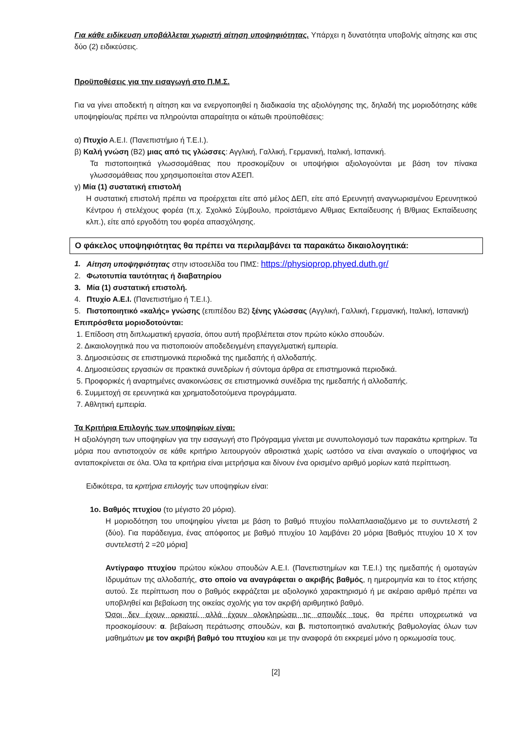Για κάθε ειδίκευση υποβάλλεται χωριστή αίτηση υποψηφιότητας. Υπάρχει η δυνατότητα υποβολής αίτησης και στις δύο (2) ειδικεύσεις.
Προϋποθέσεις για την εισαγωγή στο Π.Μ.Σ.
Για να γίνει αποδεκτή η αίτηση και να ενεργοποιηθεί η διαδικασία της αξιολόγησης της, δηλαδή της μοριοδότησης κάθε υποψηφίου/ας πρέπει να πληρούνται απαραίτητα οι κάτωθι προϋποθέσεις:
α) Πτυχίο Α.Ε.Ι. (Πανεπιστήμιο ή Τ.Ε.Ι.).
β) Καλή γνώση (Β2) μιας από τις γλώσσες: Αγγλική, Γαλλική, Γερμανική, Ιταλική, Ισπανική.
Τα πιστοποιητικά γλωσσομάθειας που προσκομίζουν οι υποψήφιοι αξιολογούνται με βάση τον πίνακα γλωσσομάθειας που χρησιμοποιείται στον ΑΣΕΠ.
γ) Μία (1) συστατική επιστολή
Η συστατική επιστολή πρέπει να προέρχεται είτε από μέλος ΔΕΠ, είτε από Ερευνητή αναγνωρισμένου Ερευνητικού Κέντρου ή στελέχους φορέα (π.χ. Σχολικό Σύμβουλο, προϊστάμενο Α/θμιας Εκπαίδευσης ή Β/θμιας Εκπαίδευσης κλπ.), είτε από εργοδότη του φορέα απασχόλησης.
Ο φάκελος υποψηφιότητας θα πρέπει να περιλαμβάνει τα παρακάτω δικαιολογητικά:
1. Αίτηση υποψηφιότητας στην ιστοσελίδα του ΠΜΣ: https://physioprop.phyed.duth.gr/
2. Φωτοτυπία ταυτότητας ή διαβατηρίου
3. Μία (1) συστατική επιστολή.
4. Πτυχίο Α.Ε.Ι. (Πανεπιστήμιο ή Τ.Ε.Ι.).
5. Πιστοποιητικό «καλής» γνώσης (επιπέδου Β2) ξένης γλώσσας (Αγγλική, Γαλλική, Γερμανική, Ιταλική, Ισπανική)
Επιπρόσθετα μοριοδοτούνται:
1. Επίδοση στη διπλωματική εργασία, όπου αυτή προβλέπεται στον πρώτο κύκλο σπουδών.
2. Δικαιολογητικά που να πιστοποιούν αποδεδειγμένη επαγγελματική εμπειρία.
3. Δημοσιεύσεις σε επιστημονικά περιοδικά της ημεδαπής ή αλλοδαπής.
4. Δημοσιεύσεις εργασιών σε πρακτικά συνεδρίων ή σύντομα άρθρα σε επιστημονικά περιοδικά.
5. Προφορικές ή αναρτημένες ανακοινώσεις σε επιστημονικά συνέδρια της ημεδαπής ή αλλοδαπής.
6. Συμμετοχή σε ερευνητικά και χρηματοδοτούμενα προγράμματα.
7. Αθλητική εμπειρία.
Τα Κριτήρια Επιλογής των υποψηφίων είναι:
Η αξιολόγηση των υποψηφίων για την εισαγωγή στο Πρόγραμμα γίνεται με συνυπολογισμό των παρακάτω κριτηρίων. Τα μόρια που αντιστοιχούν σε κάθε κριτήριο λειτουργούν αθροιστικά χωρίς ωστόσο να είναι αναγκαίο ο υποψήφιος να ανταποκρίνεται σε όλα. Όλα τα κριτήρια είναι μετρήσιμα και δίνουν ένα ορισμένο αριθμό μορίων κατά περίπτωση.
Ειδικότερα, τα κριτήρια επιλογής των υποψηφίων είναι:
1ο. Βαθμός πτυχίου (το μέγιστο 20 μόρια).
Η μοριοδότηση του υποψηφίου γίνεται με βάση το βαθμό πτυχίου πολλαπλασιαζόμενο με το συντελεστή 2 (δύο). Για παράδειγμα, ένας απόφοιτος με βαθμό πτυχίου 10 λαμβάνει 20 μόρια [Βαθμός πτυχίου 10 Χ τον συντελεστή 2 =20 μόρια]
Αντίγραφο πτυχίου πρώτου κύκλου σπουδών Α.Ε.Ι. (Πανεπιστημίων και Τ.Ε.Ι.) της ημεδαπής ή ομοταγών Ιδρυμάτων της αλλοδαπής, στο οποίο να αναγράφεται ο ακριβής βαθμός, η ημερομηνία και το έτος κτήσης αυτού. Σε περίπτωση που ο βαθμός εκφράζεται με αξιολογικό χαρακτηρισμό ή με ακέραιο αριθμό πρέπει να υποβληθεί και βεβαίωση της οικείας σχολής για τον ακριβή αριθμητικό βαθμό.
Όσοι δεν έχουν ορκιστεί, αλλά έχουν ολοκληρώσει τις σπουδές τους, θα πρέπει υποχρεωτικά να προσκομίσουν: α. βεβαίωση περάτωσης σπουδών, και β. πιστοποιητικό αναλυτικής βαθμολογίας όλων των μαθημάτων με τον ακριβή βαθμό του πτυχίου και με την αναφορά ότι εκκρεμεί μόνο η ορκωμοσία τους.
[2]